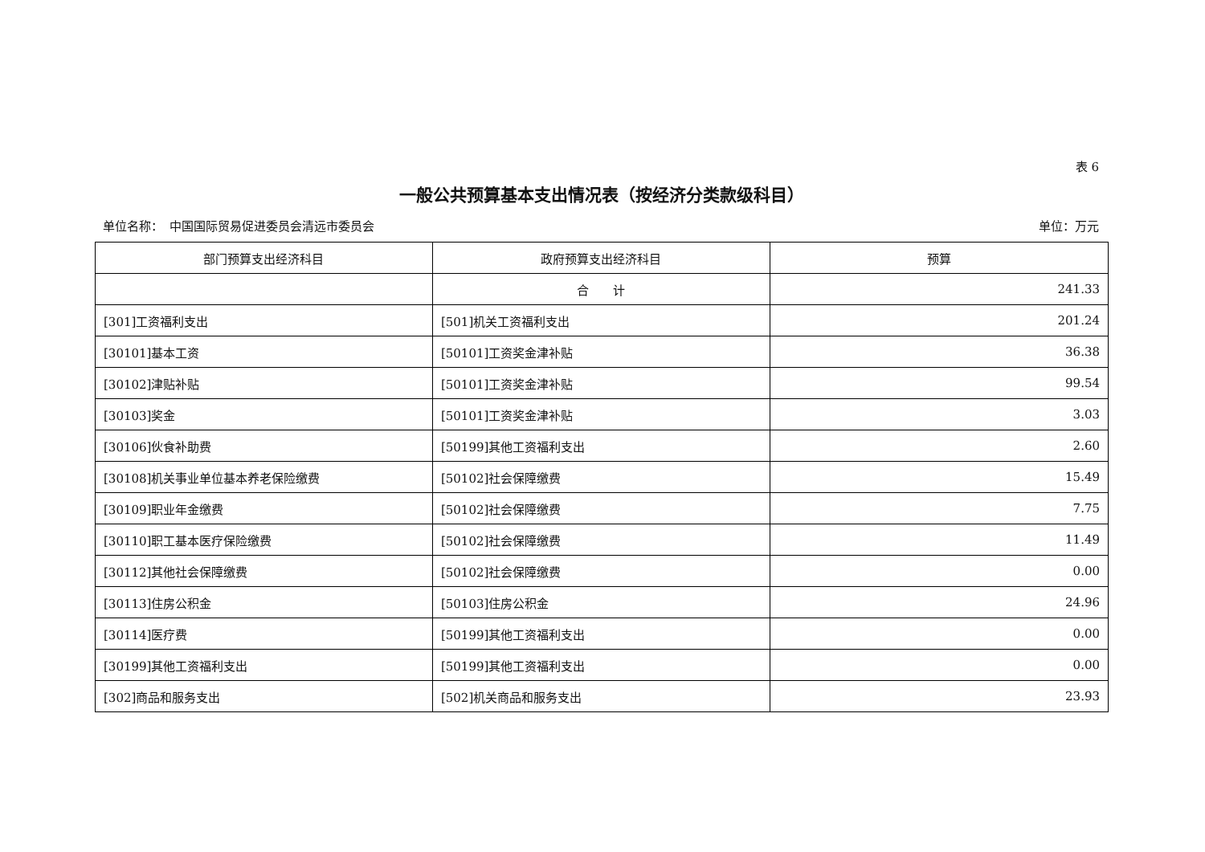表 6
一般公共预算基本支出情况表（按经济分类款级科目）
单位名称：　中国国际贸易促进委员会清远市委员会 单位：万元
| 部门预算支出经济科目 | 政府预算支出经济科目 | 预算 |
| --- | --- | --- |
| | 合 计 | 241.33 |
| [301]工资福利支出 | [501]机关工资福利支出 | 201.24 |
| [30101]基本工资 | [50101]工资奖金津补贴 | 36.38 |
| [30102]津贴补贴 | [50101]工资奖金津补贴 | 99.54 |
| [30103]奖金 | [50101]工资奖金津补贴 | 3.03 |
| [30106]伙食补助费 | [50199]其他工资福利支出 | 2.60 |
| [30108]机关事业单位基本养老保险缴费 | [50102]社会保障缴费 | 15.49 |
| [30109]职业年金缴费 | [50102]社会保障缴费 | 7.75 |
| [30110]职工基本医疗保险缴费 | [50102]社会保障缴费 | 11.49 |
| [30112]其他社会保障缴费 | [50102]社会保障缴费 | 0.00 |
| [30113]住房公积金 | [50103]住房公积金 | 24.96 |
| [30114]医疗费 | [50199]其他工资福利支出 | 0.00 |
| [30199]其他工资福利支出 | [50199]其他工资福利支出 | 0.00 |
| [302]商品和服务支出 | [502]机关商品和服务支出 | 23.93 |